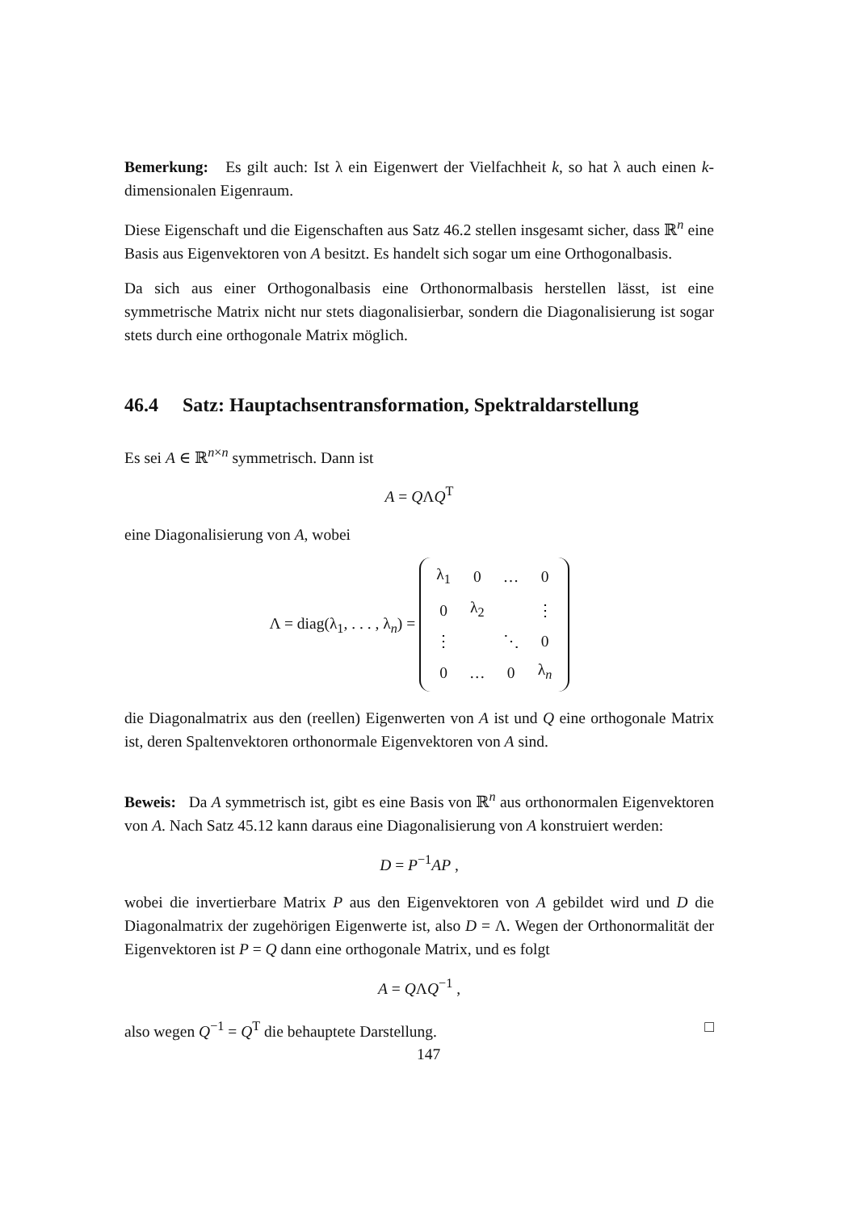Bemerkung: Es gilt auch: Ist λ ein Eigenwert der Vielfachheit k, so hat λ auch einen k-dimensionalen Eigenraum.
Diese Eigenschaft und die Eigenschaften aus Satz 46.2 stellen insgesamt sicher, dass ℝ<sup>n</sup> eine Basis aus Eigenvektoren von A besitzt. Es handelt sich sogar um eine Orthogonalbasis.
Da sich aus einer Orthogonalbasis eine Orthonormalbasis herstellen lässt, ist eine symmetrische Matrix nicht nur stets diagonalisierbar, sondern die Diagonalisierung ist sogar stets durch eine orthogonale Matrix möglich.
46.4 Satz: Hauptachsentransformation, Spektraldarstellung
Es sei A ∈ ℝ<sup>n×n</sup> symmetrisch. Dann ist
A = QΛQ<sup>T</sup>
eine Diagonalisierung von A, wobei
Λ = diag(λ<sub>1</sub>, . . . , λ<sub>n</sub>) =
| λ<sub>1</sub> | 0 | … | 0 |
| 0 | λ<sub>2</sub> | | ⋮ |
| ⋮ | | ⋱ | 0 |
| 0 | … | 0 | λ<sub>n</sub> |
die Diagonalmatrix aus den (reellen) Eigenwerten von A ist und Q eine orthogonale Matrix ist, deren Spaltenvektoren orthonormale Eigenvektoren von A sind.
Beweis: Da A symmetrisch ist, gibt es eine Basis von ℝ<sup>n</sup> aus orthonormalen Eigenvektoren von A. Nach Satz 45.12 kann daraus eine Diagonalisierung von A konstruiert werden:
D = P<sup>−1</sup>AP ,
wobei die invertierbare Matrix P aus den Eigenvektoren von A gebildet wird und D die Diagonalmatrix der zugehörigen Eigenwerte ist, also D = Λ. Wegen der Orthonormalität der Eigenvektoren ist P = Q dann eine orthogonale Matrix, und es folgt
A = QΛQ<sup>−1</sup> ,
also wegen Q<sup>−1</sup> = Q<sup>T</sup> die behauptete Darstellung. □
147